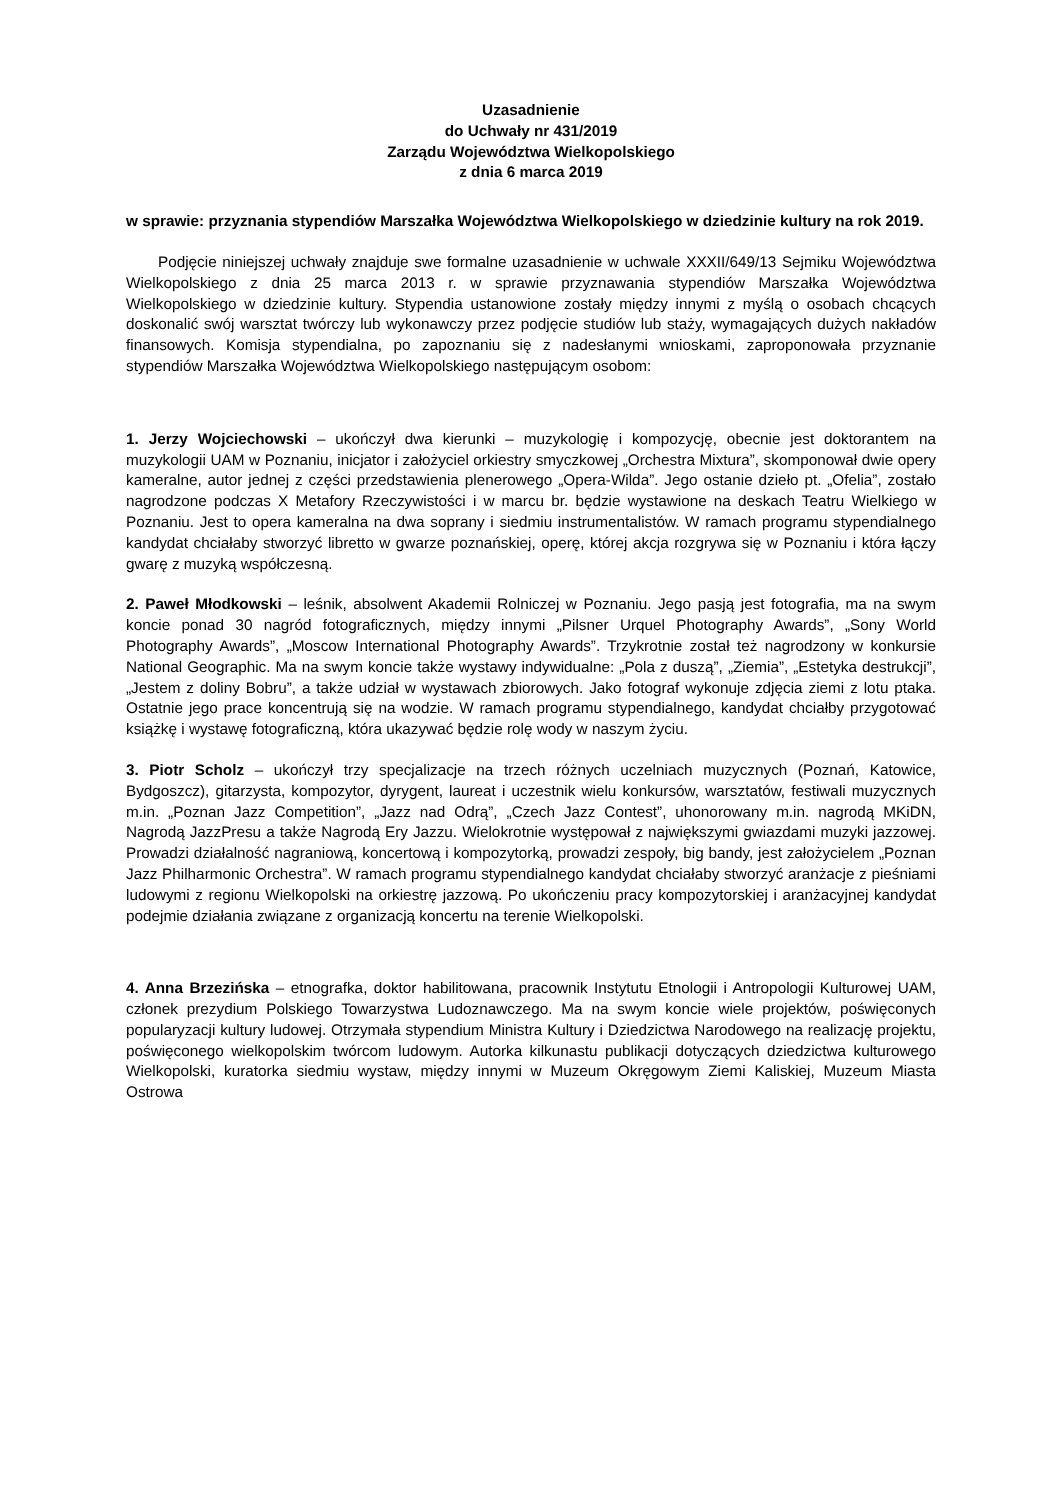Uzasadnienie
do Uchwały nr 431/2019
Zarządu Województwa Wielkopolskiego
z dnia 6 marca 2019
w sprawie: przyznania stypendiów Marszałka Województwa Wielkopolskiego w dziedzinie kultury na rok 2019.
Podjęcie niniejszej uchwały znajduje swe formalne uzasadnienie w uchwale XXXII/649/13 Sejmiku Województwa Wielkopolskiego z dnia 25 marca 2013 r. w sprawie przyznawania stypendiów Marszałka Województwa Wielkopolskiego w dziedzinie kultury. Stypendia ustanowione zostały między innymi z myślą o osobach chcących doskonalić swój warsztat twórczy lub wykonawczy przez podjęcie studiów lub staży, wymagających dużych nakładów finansowych. Komisja stypendialna, po zapoznaniu się z nadesłanymi wnioskami, zaproponowała przyznanie stypendiów Marszałka Województwa Wielkopolskiego następującym osobom:
1. Jerzy Wojciechowski – ukończył dwa kierunki – muzykologię i kompozycję, obecnie jest doktorantem na muzykologii UAM w Poznaniu, inicjator i założyciel orkiestry smyczkowej „Orchestra Mixtura”, skomponował dwie opery kameralne, autor jednej z części przedstawienia plenerowego „Opera-Wilda”. Jego ostanie dzieło pt. „Ofelia”, zostało nagrodzone podczas X Metafory Rzeczywistości i w marcu br. będzie wystawione na deskach Teatru Wielkiego w Poznaniu. Jest to opera kameralna na dwa soprany i siedmiu instrumentalistów. W ramach programu stypendialnego kandydat chciałaby stworzyć libretto w gwarze poznańskiej, operę, której akcja rozgrywa się w Poznaniu i która łączy gwarę z muzyką współczesną.
2. Paweł Młodkowski – leśnik, absolwent Akademii Rolniczej w Poznaniu. Jego pasją jest fotografia, ma na swym koncie ponad 30 nagród fotograficznych, między innymi „Pilsner Urquel Photography Awards”, „Sony World Photography Awards”, „Moscow International Photography Awards”. Trzykrotnie został też nagrodzony w konkursie National Geographic. Ma na swym koncie także wystawy indywidualne: „Pola z duszą”, „Ziemia”, „Estetyka destrukcji”, „Jestem z doliny Bobru”, a także udział w wystawach zbiorowych. Jako fotograf wykonuje zdjęcia ziemi z lotu ptaka. Ostatnie jego prace koncentrują się na wodzie. W ramach programu stypendialnego, kandydat chciałby przygotować książkę i wystawę fotograficzną, która ukazywać będzie rolę wody w naszym życiu.
3. Piotr Scholz – ukończył trzy specjalizacje na trzech różnych uczelniach muzycznych (Poznań, Katowice, Bydgoszcz), gitarzysta, kompozytor, dyrygent, laureat i uczestnik wielu konkursów, warsztatów, festiwali muzycznych m.in. „Poznan Jazz Competition”, „Jazz nad Odrą”, „Czech Jazz Contest”, uhonorowany m.in. nagrodą MKiDN, Nagrodą JazzPresu a także Nagrodą Ery Jazzu. Wielokrotnie występował z największymi gwiazdami muzyki jazzowej. Prowadzi działalność nagraniową, koncertową i kompozytorką, prowadzi zespoły, big bandy, jest założycielem „Poznan Jazz Philharmonic Orchestra”. W ramach programu stypendialnego kandydat chciałaby stworzyć aranżacje z pieśniami ludowymi z regionu Wielkopolski na orkiestrę jazzową. Po ukończeniu pracy kompozytorskiej i aranżacyjnej kandydat podejmie działania związane z organizacją koncertu na terenie Wielkopolski.
4. Anna Brzezińska – etnografka, doktor habilitowana, pracownik Instytutu Etnologii i Antropologii Kulturowej UAM, członek prezydium Polskiego Towarzystwa Ludoznawczego. Ma na swym koncie wiele projektów, poświęconych popularyzacji kultury ludowej. Otrzymała stypendium Ministra Kultury i Dziedzictwa Narodowego na realizację projektu, poświęconego wielkopolskim twórcom ludowym. Autorka kilkunastu publikacji dotyczących dziedzictwa kulturowego Wielkopolski, kuratorka siedmiu wystaw, między innymi w Muzeum Okręgowym Ziemi Kaliskiej, Muzeum Miasta Ostrowa